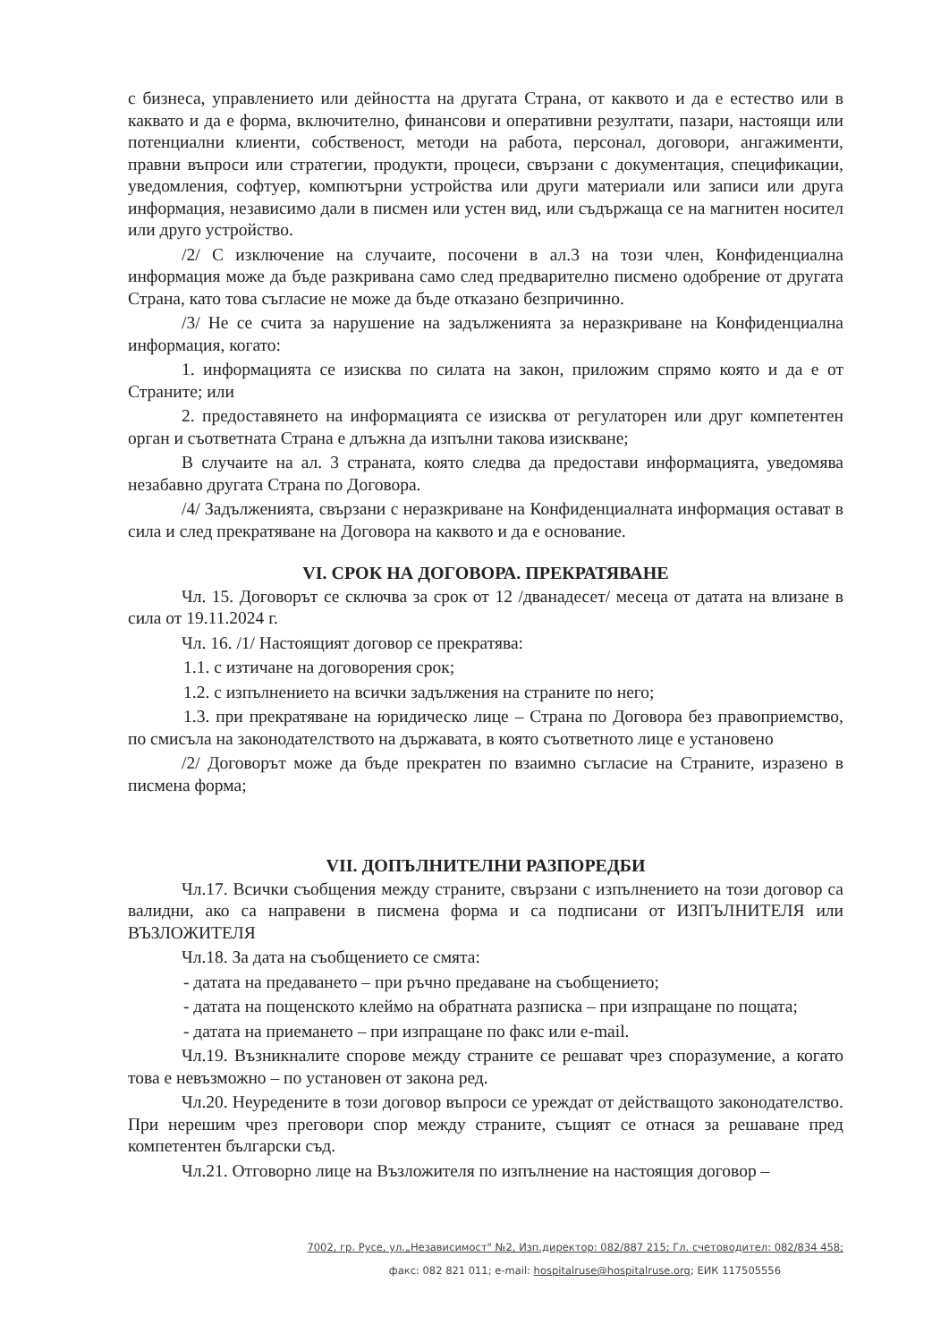с бизнеса, управлението или дейността на другата Страна, от каквото и да е естество или в каквато и да е форма, включително, финансови и оперативни резултати, пазари, настоящи или потенциални клиенти, собственост, методи на работа, персонал, договори, ангажименти, правни въпроси или стратегии, продукти, процеси, свързани с документация, спецификации, уведомления, софтуер, компютърни устройства или други материали или записи или друга информация, независимо дали в писмен или устен вид, или съдържаща се на магнитен носител или друго устройство.
/2/ С изключение на случаите, посочени в ал.3 на този член, Конфиденциална информация може да бъде разкривана само след предварително писмено одобрение от другата Страна, като това съгласие не може да бъде отказано безпричинно.
/3/ Не се счита за нарушение на задълженията за неразкриване на Конфиденциална информация, когато:
1. информацията се изисква по силата на закон, приложим спрямо която и да е от Страните; или
2. предоставянето на информацията се изисква от регулаторен или друг компетентен орган и съответната Страна е длъжна да изпълни такова изискване;
В случаите на ал. 3 страната, която следва да предостави информацията, уведомява незабавно другата Страна по Договора.
/4/ Задълженията, свързани с неразкриване на Конфиденциалната информация остават в сила и след прекратяване на Договора на каквото и да е основание.
VI. СРОК НА ДОГОВОРА. ПРЕКРАТЯВАНЕ
Чл. 15. Договорът се сключва за срок от 12 /дванадесет/ месеца от датата на влизане в сила от 19.11.2024 г.
Чл. 16. /1/ Настоящият договор се прекратява:
1.1. с изтичане на договорения срок;
1.2. с изпълнението на всички задължения на страните по него;
1.3. при прекратяване на юридическо лице – Страна по Договора без правоприемство, по смисъла на законодателството на държавата, в която съответното лице е установено
/2/ Договорът може да бъде прекратен по взаимно съгласие на Страните, изразено в писмена форма;
VII. ДОПЪЛНИТЕЛНИ РАЗПОРЕДБИ
Чл.17. Всички съобщения между страните, свързани с изпълнението на този договор са валидни, ако са направени в писмена форма и са подписани от ИЗПЪЛНИТЕЛЯ или ВЪЗЛОЖИТЕЛЯ
Чл.18. За дата на съобщението се смята:
- датата на предаването – при ръчно предаване на съобщението;
- датата на пощенското клеймо на обратната разписка – при изпращане по пощата;
- датата на приемането – при изпращане по факс или e-mail.
Чл.19. Възникналите спорове между страните се решават чрез споразумение, а когато това е невъзможно – по установен от закона ред.
Чл.20. Неуредените в този договор въпроси се уреждат от действащото законодателство. При нерешим чрез преговори спор между страните, същият се отнася за решаване пред компетентен български съд.
Чл.21. Отговорно лице на Възложителя по изпълнение на настоящия договор –
7002, гр. Русе, ул.„Независимост" №2, Изп.директор: 082/887 215; Гл. счетоводител: 082/834 458;
факс: 082 821 011; e-mail: hospitalruse@hospitalruse.org; ЕИК 117505556